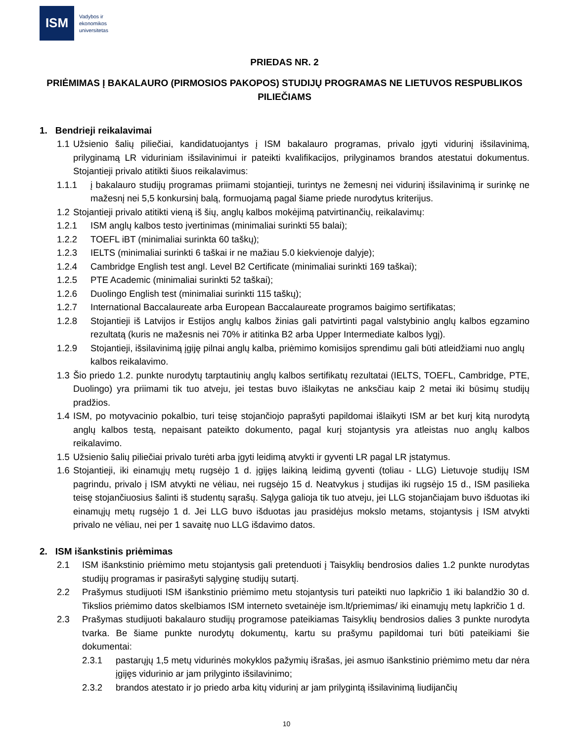ISM
Vadybos ir
ekonomikos
universitetas
PRIEDAS NR. 2
PRIĖMIMAS Į BAKALAURO (PIRMOSIOS PAKOPOS) STUDIJŲ PROGRAMAS NE LIETUVOS RESPUBLIKOS PILIEČIAMS
1. Bendrieji reikalavimai
1.1 Užsienio šalių piliečiai, kandidatuojantys į ISM bakalauro programas, privalo įgyti vidurinį išsilavinimą, prilyginamą LR viduriniam išsilavinimui ir pateikti kvalifikacijos, prilyginamos brandos atestatui dokumentus. Stojantieji privalo atitikti šiuos reikalavimus:
1.1.1 į bakalauro studijų programas priimami stojantieji, turintys ne žemesnį nei vidurinį išsilavinimą ir surinkę ne mažesnį nei 5,5 konkursinį balą, formuojamą pagal šiame priede nurodytus kriterijus.
1.2 Stojantieji privalo atitikti vieną iš šių, anglų kalbos mokėjimą patvirtinančių, reikalavimų:
1.2.1 ISM anglų kalbos testo įvertinimas (minimaliai surinkti 55 balai);
1.2.2 TOEFL iBT (minimaliai surinkta 60 taškų);
1.2.3 IELTS (minimaliai surinkti 6 taškai ir ne mažiau 5.0 kiekvienoje dalyje);
1.2.4 Cambridge English test angl. Level B2 Certificate (minimaliai surinkti 169 taškai);
1.2.5 PTE Academic (minimaliai surinkti 52 taškai);
1.2.6 Duolingo English test (minimaliai surinkti 115 taškų);
1.2.7 International Baccalaureate arba European Baccalaureate programos baigimo sertifikatas;
1.2.8 Stojantieji iš Latvijos ir Estijos anglų kalbos žinias gali patvirtinti pagal valstybinio anglų kalbos egzamino rezultatą (kuris ne mažesnis nei 70% ir atitinka B2 arba Upper Intermediate kalbos lygį).
1.2.9 Stojantieji, išsilavinimą įgiję pilnai anglų kalba, priėmimo komisijos sprendimu gali būti atleidžiami nuo anglų kalbos reikalavimo.
1.3 Šio priedo 1.2. punkte nurodytų tarptautinių anglų kalbos sertifikatų rezultatai (IELTS, TOEFL, Cambridge, PTE, Duolingo) yra priimami tik tuo atveju, jei testas buvo išlaikytas ne anksčiau kaip 2 metai iki būsimų studijų pradžios.
1.4 ISM, po motyvacinio pokalbio, turi teisę stojančiojo paprašyti papildomai išlaikyti ISM ar bet kurį kitą nurodytą anglų kalbos testą, nepaisant pateikto dokumento, pagal kurį stojantysis yra atleistas nuo anglų kalbos reikalavimo.
1.5 Užsienio šalių piliečiai privalo turėti arba įgyti leidimą atvykti ir gyventi LR pagal LR įstatymus.
1.6 Stojantieji, iki einamųjų metų rugsėjo 1 d. įgijęs laikiną leidimą gyventi (toliau - LLG) Lietuvoje studijų ISM pagrindu, privalo į ISM atvykti ne vėliau, nei rugsėjo 15 d. Neatvykus į studijas iki rugsėjo 15 d., ISM pasilieka teisę stojančiuosius šalinti iš studentų sąrašų. Sąlyga galioja tik tuo atveju, jei LLG stojančiajam buvo išduotas iki einamųjų metų rugsėjo 1 d. Jei LLG buvo išduotas jau prasidėjus mokslo metams, stojantysis į ISM atvykti privalo ne vėliau, nei per 1 savaitę nuo LLG išdavimo datos.
2. ISM išankstinis priėmimas
2.1 ISM išankstinio priėmimo metu stojantysis gali pretenduoti į Taisyklių bendrosios dalies 1.2 punkte nurodytas studijų programas ir pasirašyti sąlyginę studijų sutartį.
2.2 Prašymus studijuoti ISM išankstinio priėmimo metu stojantysis turi pateikti nuo lapkričio 1 iki balandžio 30 d. Tikslios priėmimo datos skelbiamos ISM interneto svetainėje ism.lt/priemimas/ iki einamųjų metų lapkričio 1 d.
2.3 Prašymas studijuoti bakalauro studijų programose pateikiamas Taisyklių bendrosios dalies 3 punkte nurodyta tvarka. Be šiame punkte nurodytų dokumentų, kartu su prašymu papildomai turi būti pateikiami šie dokumentai:
2.3.1 pastarųjų 1,5 metų vidurinės mokyklos pažymių išrašas, jei asmuo išankstinio priėmimo metu dar nėra įgijęs vidurinio ar jam prilyginto išsilavinimo;
2.3.2 brandos atestato ir jo priedo arba kitų vidurinį ar jam prilygintą išsilavinimą liudijančių
10